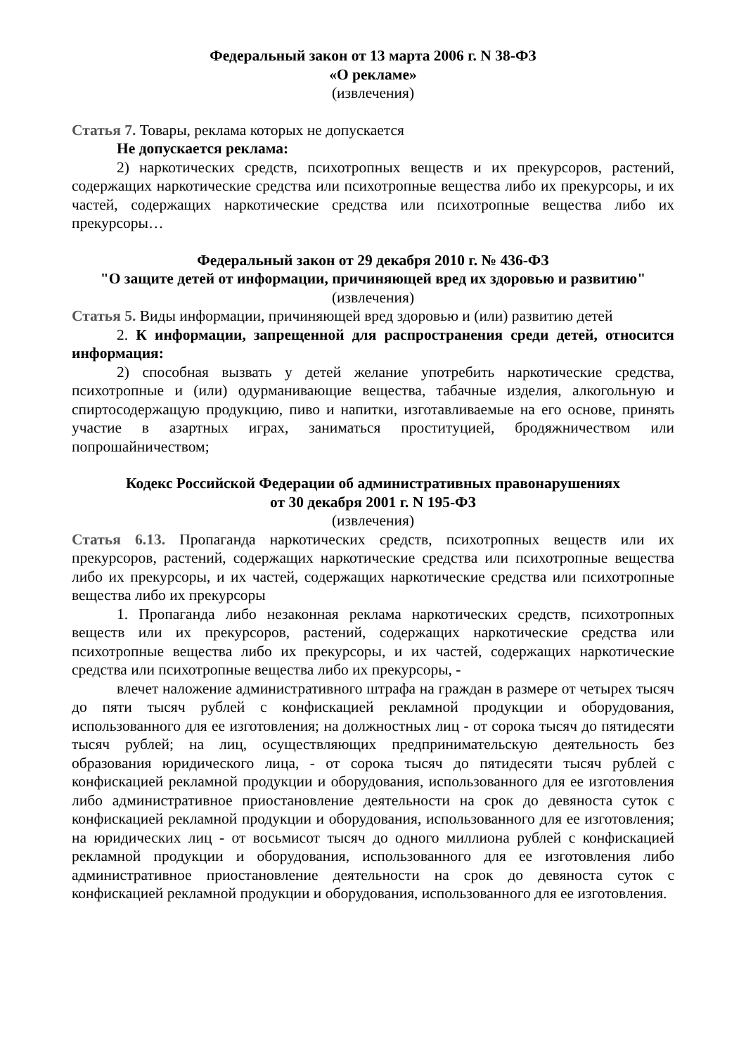Федеральный закон от 13 марта 2006 г. N 38-ФЗ
«О рекламе»
(извлечения)
Статья 7. Товары, реклама которых не допускается
Не допускается реклама:
2) наркотических средств, психотропных веществ и их прекурсоров, растений, содержащих наркотические средства или психотропные вещества либо их прекурсоры, и их частей, содержащих наркотические средства или психотропные вещества либо их прекурсоры…
Федеральный закон от 29 декабря 2010 г. № 436-ФЗ
"О защите детей от информации, причиняющей вред их здоровью и развитию"
(извлечения)
Статья 5. Виды информации, причиняющей вред здоровью и (или) развитию детей
2. К информации, запрещенной для распространения среди детей, относится информация:
2) способная вызвать у детей желание употребить наркотические средства, психотропные и (или) одурманивающие вещества, табачные изделия, алкогольную и спиртосодержащую продукцию, пиво и напитки, изготавливаемые на его основе, принять участие в азартных играх, заниматься проституцией, бродяжничеством или попрошайничеством;
Кодекс Российской Федерации об административных правонарушениях
от 30 декабря 2001 г. N 195-ФЗ
(извлечения)
Статья 6.13. Пропаганда наркотических средств, психотропных веществ или их прекурсоров, растений, содержащих наркотические средства или психотропные вещества либо их прекурсоры, и их частей, содержащих наркотические средства или психотропные вещества либо их прекурсоры
1. Пропаганда либо незаконная реклама наркотических средств, психотропных веществ или их прекурсоров, растений, содержащих наркотические средства или психотропные вещества либо их прекурсоры, и их частей, содержащих наркотические средства или психотропные вещества либо их прекурсоры, -
влечет наложение административного штрафа на граждан в размере от четырех тысяч до пяти тысяч рублей с конфискацией рекламной продукции и оборудования, использованного для ее изготовления; на должностных лиц - от сорока тысяч до пятидесяти тысяч рублей; на лиц, осуществляющих предпринимательскую деятельность без образования юридического лица, - от сорока тысяч до пятидесяти тысяч рублей с конфискацией рекламной продукции и оборудования, использованного для ее изготовления либо административное приостановление деятельности на срок до девяноста суток с конфискацией рекламной продукции и оборудования, использованного для ее изготовления; на юридических лиц - от восьмисот тысяч до одного миллиона рублей с конфискацией рекламной продукции и оборудования, использованного для ее изготовления либо административное приостановление деятельности на срок до девяноста суток с конфискацией рекламной продукции и оборудования, использованного для ее изготовления.